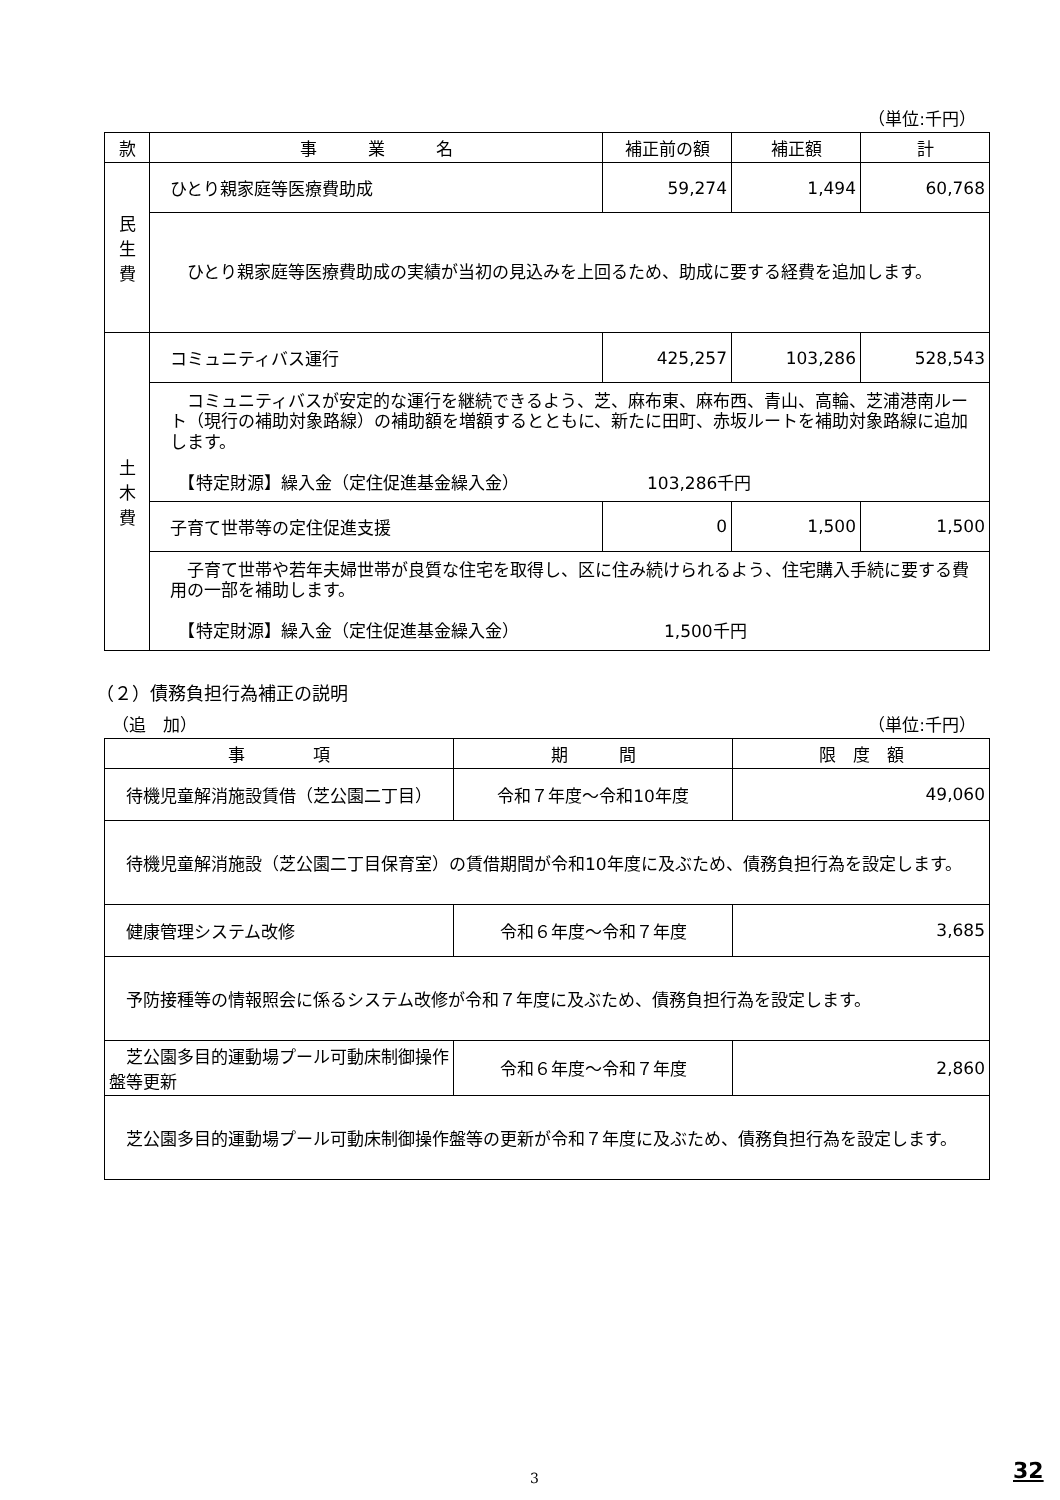（単位:千円）
| 款 | 事 業 名 | 補正前の額 | 補正額 | 計 |
| --- | --- | --- | --- | --- |
| 民 生 費 | ひとり親家庭等医療費助成 | 59,274 | 1,494 | 60,768 |
| | ひとり親家庭等医療費助成の実績が当初の見込みを上回るため、助成に要する経費を追加します。 | | | |
| 土 木 費 | コミュニティバス運行 | 425,257 | 103,286 | 528,543 |
| | コミュニティバスが安定的な運行を継続できるよう、芝、麻布東、麻布西、青山、高輪、芝浦港南ルート（現行の補助対象路線）の補助額を増額するとともに、新たに田町、赤坂ルートを補助対象路線に追加します。 【特定財源】繰入金（定住促進基金繰入金） 103,286千円 | | | |
| | 子育て世帯等の定住促進支援 | 0 | 1,500 | 1,500 |
| | 子育て世帯や若年夫婦世帯が良質な住宅を取得し、区に住み続けられるよう、住宅購入手続に要する費用の一部を補助します。 【特定財源】繰入金（定住促進基金繰入金） 1,500千円 | | | |
（２）債務負担行為補正の説明
（追　加） （単位:千円）
| 事 項 | 期 間 | 限 度 額 |
| --- | --- | --- |
| 待機児童解消施設賃借（芝公園二丁目） | 令和７年度～令和10年度 | 49,060 |
| 待機児童解消施設（芝公園二丁目保育室）の賃借期間が令和10年度に及ぶため、債務負担行為を設定します。 | | |
| 健康管理システム改修 | 令和６年度～令和７年度 | 3,685 |
| 予防接種等の情報照会に係るシステム改修が令和７年度に及ぶため、債務負担行為を設定します。 | | |
| 芝公園多目的運動場プール可動床制御操作盤等更新 | 令和６年度～令和７年度 | 2,860 |
| 芝公園多目的運動場プール可動床制御操作盤等の更新が令和７年度に及ぶため、債務負担行為を設定します。 | | |
3 32